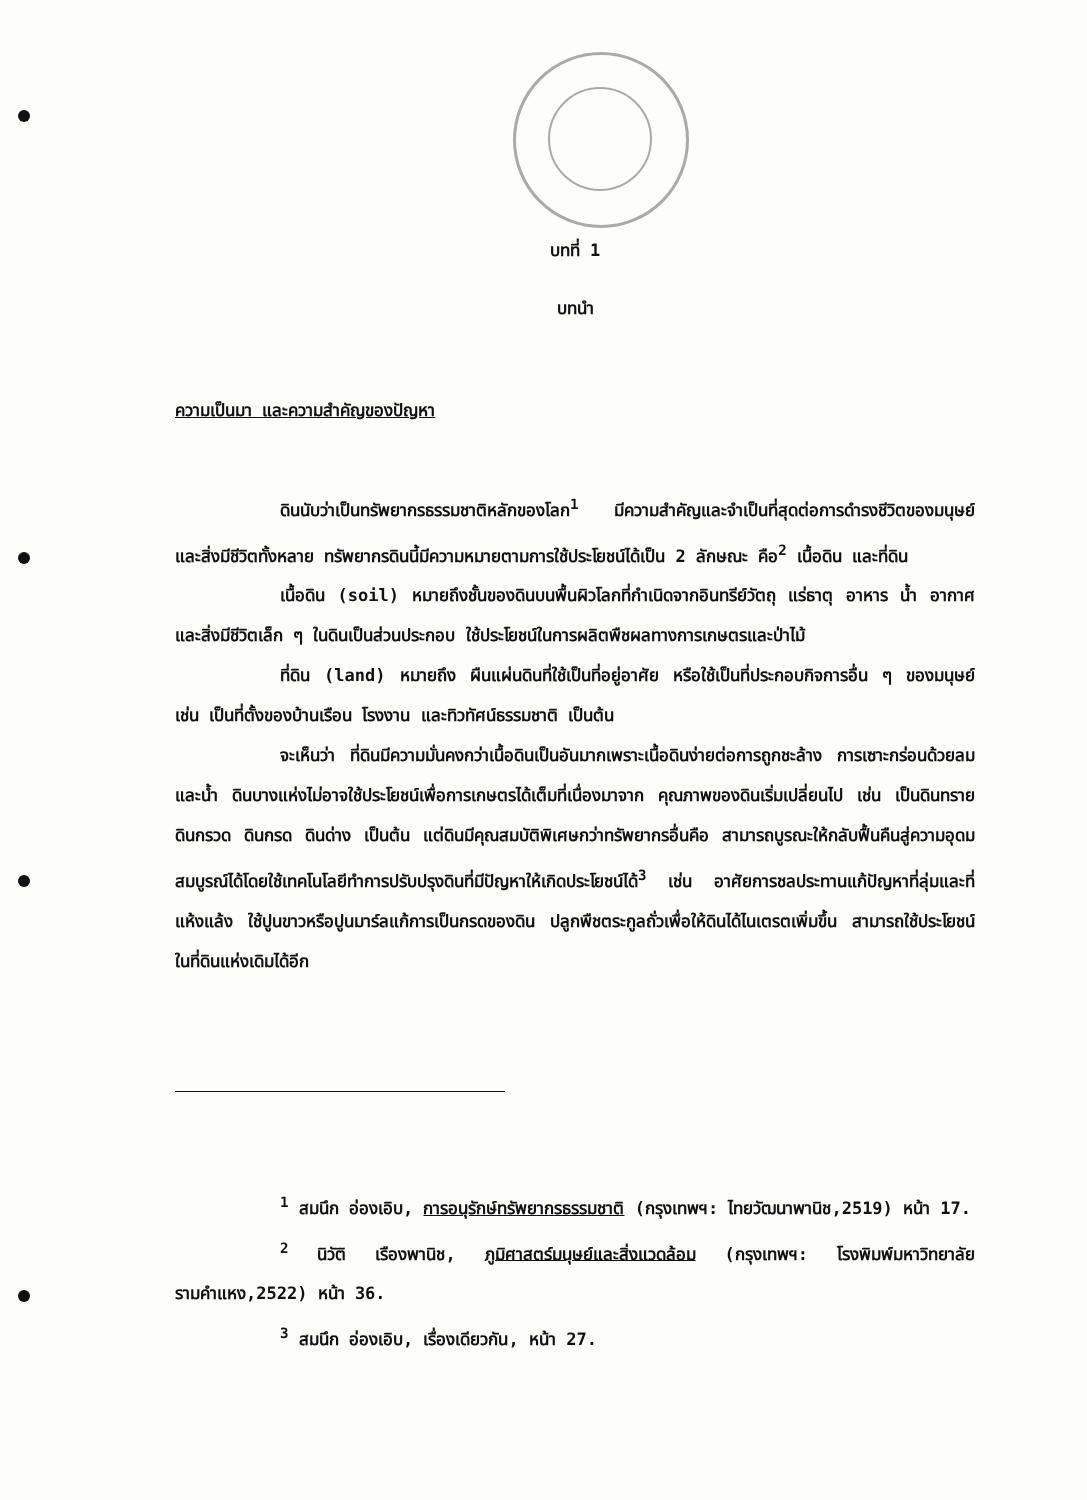บทที่ 1
บทนำ
ความเป็นมา และความสำคัญของปัญหา
ดินนับว่าเป็นทรัพยากรธรรมชาติหลักของโลก<sup>1</sup> มีความสำคัญและจำเป็นที่สุดต่อการดำรงชีวิตของมนุษย์และสิ่งมีชีวิตทั้งหลาย ทรัพยากรดินนี้มีความหมายตามการใช้ประโยชน์ได้เป็น 2 ลักษณะ คือ<sup>2</sup> เนื้อดิน และที่ดิน
เนื้อดิน (soil) หมายถึงชั้นของดินบนพื้นผิวโลกที่กำเนิดจากอินทรีย์วัตถุ แร่ธาตุ อาหาร น้ำ อากาศ และสิ่งมีชีวิตเล็ก ๆ ในดินเป็นส่วนประกอบ ใช้ประโยชน์ในการผลิตพืชผลทางการเกษตรและป่าไม้
ที่ดิน (land) หมายถึง ผืนแผ่นดินที่ใช้เป็นที่อยู่อาศัย หรือใช้เป็นที่ประกอบกิจการอื่น ๆ ของมนุษย์ เช่น เป็นที่ตั้งของบ้านเรือน โรงงาน และทิวทัศน์ธรรมชาติ เป็นต้น
จะเห็นว่า ที่ดินมีความมั่นคงกว่าเนื้อดินเป็นอันมากเพราะเนื้อดินง่ายต่อการถูกชะล้าง การเซาะกร่อนด้วยลมและน้ำ ดินบางแห่งไม่อาจใช้ประโยชน์เพื่อการเกษตรได้เต็มที่เนื่องมาจาก คุณภาพของดินเริ่มเปลี่ยนไป เช่น เป็นดินทราย ดินกรวด ดินกรด ดินด่าง เป็นต้น แต่ดินมีคุณสมบัติพิเศษกว่าทรัพยากรอื่นคือ สามารถบูรณะให้กลับฟื้นคืนสู่ความอุดมสมบูรณ์ได้โดยใช้เทคโนโลยีทำการปรับปรุงดินที่มีปัญหาให้เกิดประโยชน์ได้<sup>3</sup> เช่น อาศัยการชลประทานแก้ปัญหาที่ลุ่มและที่แห้งแล้ง ใช้ปูนขาวหรือปูนมาร์ลแก้การเป็นกรดของดิน ปลูกพืชตระกูลถั่วเพื่อให้ดินได้ไนเตรตเพิ่มขึ้น สามารถใช้ประโยชน์ในที่ดินแห่งเดิมได้อีก
<sup>1</sup> สมนึก อ่องเอิบ, การอนุรักษ์ทรัพยากรธรรมชาติ (กรุงเทพฯ: ไทยวัฒนาพานิช,2519) หน้า 17.
<sup>2</sup> นิวัติ เรืองพานิช, ภูมิศาสตร์มนุษย์และสิ่งแวดล้อม (กรุงเทพฯ: โรงพิมพ์มหาวิทยาลัยรามคำแหง,2522) หน้า 36.
<sup>3</sup> สมนึก อ่องเอิบ, เรื่องเดียวกัน, หน้า 27.